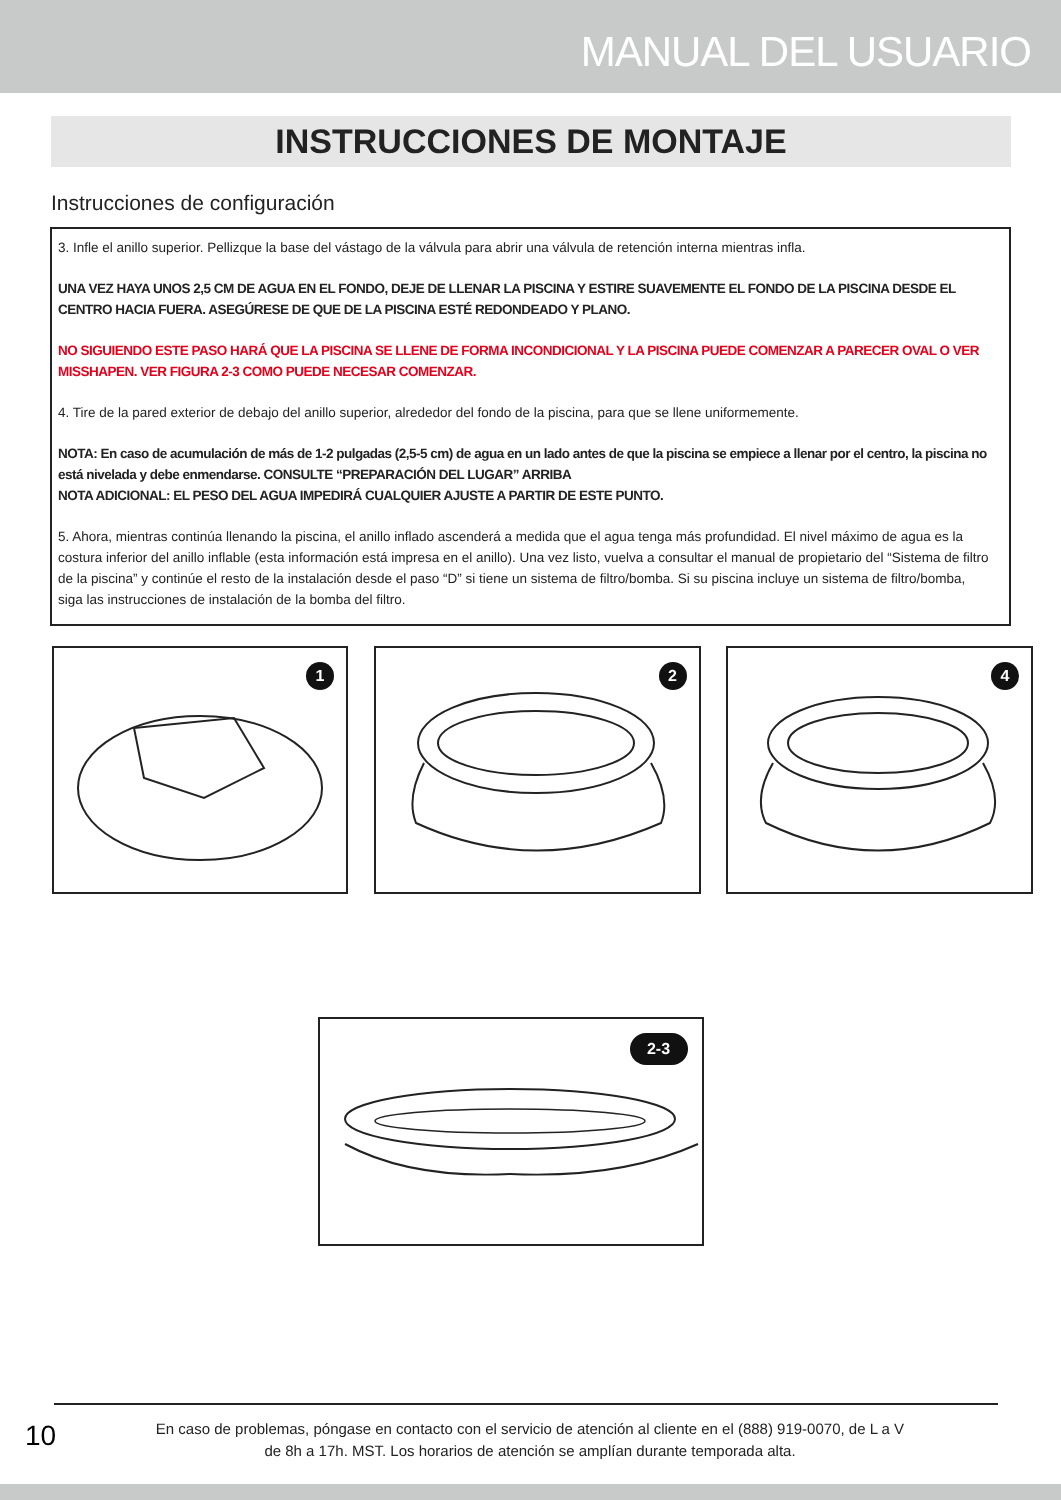MANUAL DEL USUARIO
INSTRUCCIONES DE MONTAJE
Instrucciones de configuración
3. Infle el anillo superior. Pellizque la base del vástago de la válvula para abrir una válvula de retención interna mientras infla.
UNA VEZ HAYA UNOS 2,5 CM DE AGUA EN EL FONDO, DEJE DE LLENAR LA PISCINA Y ESTIRE SUAVEMENTE EL FONDO DE LA PISCINA DESDE EL CENTRO HACIA FUERA. ASEGÚRESE DE QUE DE LA PISCINA ESTÉ REDONDEADO Y PLANO.
NO SIGUIENDO ESTE PASO HARÁ QUE LA PISCINA SE LLENE DE FORMA INCONDICIONAL Y LA PISCINA PUEDE COMENZAR A PARECER OVAL O VER MISSHAPEN. VER FIGURA 2-3 COMO PUEDE NECESAR COMENZAR.
4. Tire de la pared exterior de debajo del anillo superior, alrededor del fondo de la piscina, para que se llene uniformemente.
NOTA: En caso de acumulación de más de 1-2 pulgadas (2,5-5 cm) de agua en un lado antes de que la piscina se empiece a llenar por el centro, la piscina no está nivelada y debe enmendarse. CONSULTE “PREPARACIÓN DEL LUGAR” ARRIBA
NOTA ADICIONAL: EL PESO DEL AGUA IMPEDIRÁ CUALQUIER AJUSTE A PARTIR DE ESTE PUNTO.
5. Ahora, mientras continúa llenando la piscina, el anillo inflado ascenderá a medida que el agua tenga más profundidad. El nivel máximo de agua es la costura inferior del anillo inflable (esta información está impresa en el anillo). Una vez listo, vuelva a consultar el manual de propietario del “Sistema de filtro de la piscina” y continúe el resto de la instalación desde el paso “D” si tiene un sistema de filtro/bomba. Si su piscina incluye un sistema de filtro/bomba, siga las instrucciones de instalación de la bomba del filtro.
1
2
4
2-3
10
En caso de problemas, póngase en contacto con el servicio de atención al cliente en el (888) 919-0070, de L a V
de 8h a 17h. MST. Los horarios de atención se amplían durante temporada alta.